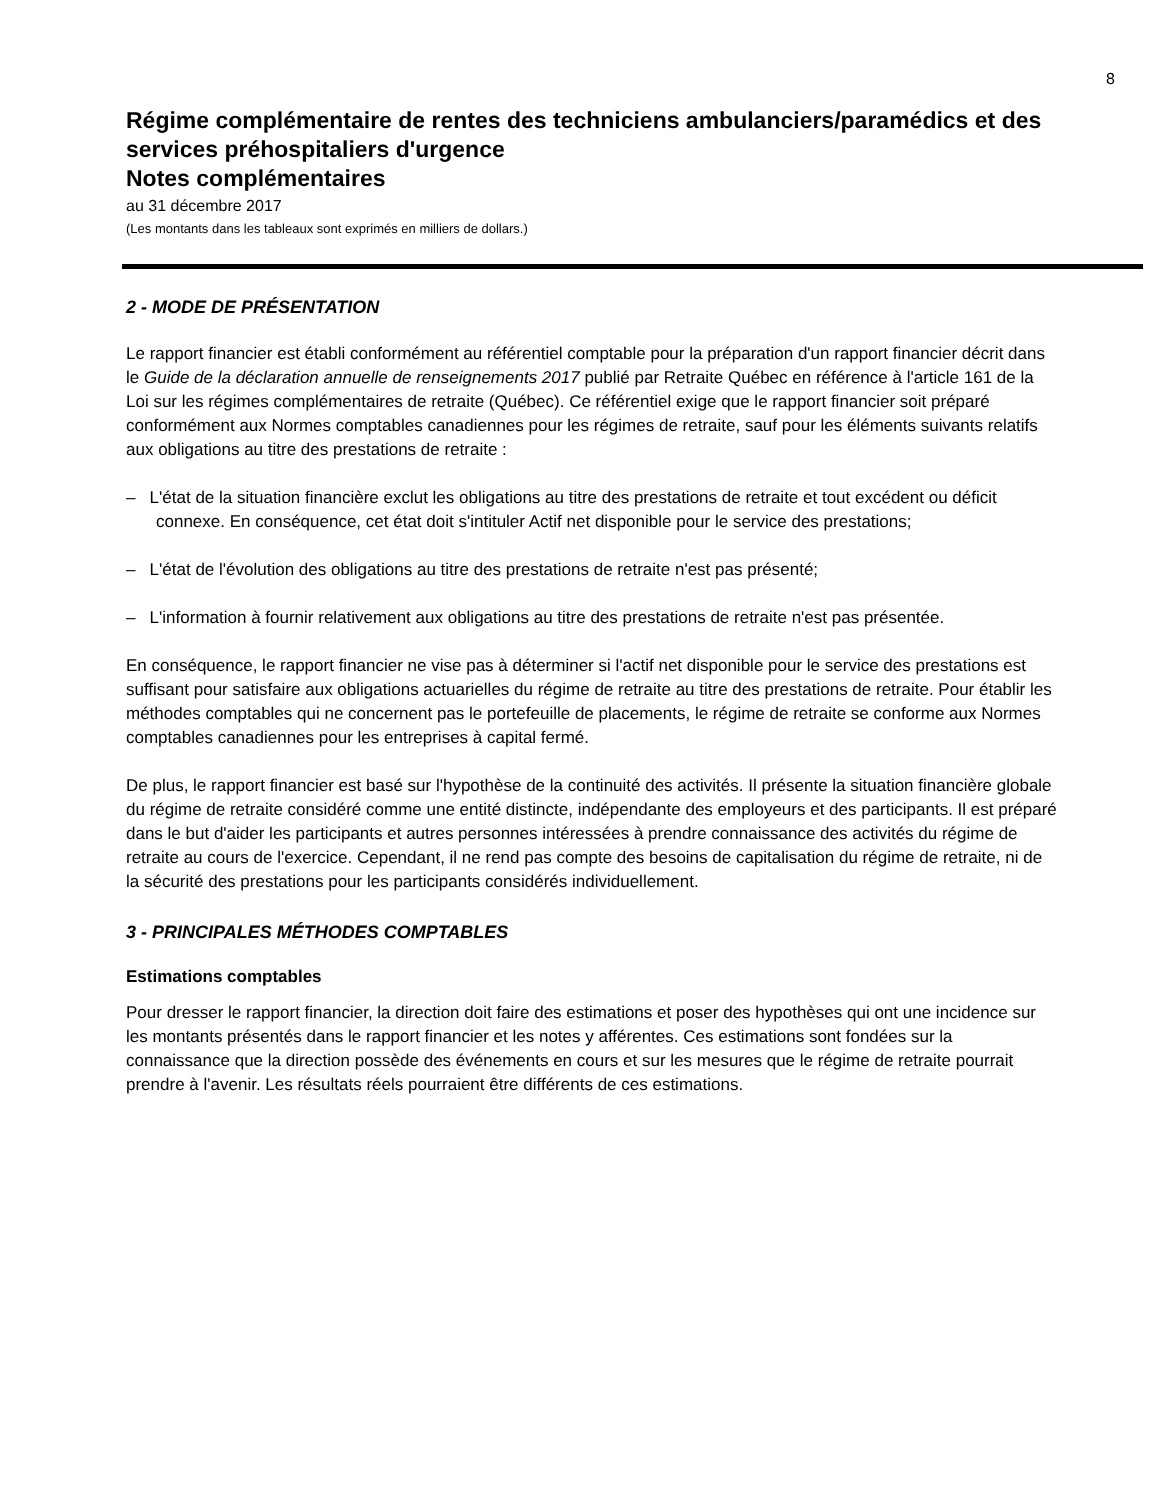8
Régime complémentaire de rentes des techniciens ambulanciers/paramédics et des services préhospitaliers d'urgence
Notes complémentaires
au 31 décembre 2017
(Les montants dans les tableaux sont exprimés en milliers de dollars.)
2 - MODE DE PRÉSENTATION
Le rapport financier est établi conformément au référentiel comptable pour la préparation d'un rapport financier décrit dans le Guide de la déclaration annuelle de renseignements 2017 publié par Retraite Québec en référence à l'article 161 de la Loi sur les régimes complémentaires de retraite (Québec). Ce référentiel exige que le rapport financier soit préparé conformément aux Normes comptables canadiennes pour les régimes de retraite, sauf pour les éléments suivants relatifs aux obligations au titre des prestations de retraite :
– L'état de la situation financière exclut les obligations au titre des prestations de retraite et tout excédent ou déficit connexe. En conséquence, cet état doit s'intituler Actif net disponible pour le service des prestations;
– L'état de l'évolution des obligations au titre des prestations de retraite n'est pas présenté;
– L'information à fournir relativement aux obligations au titre des prestations de retraite n'est pas présentée.
En conséquence, le rapport financier ne vise pas à déterminer si l'actif net disponible pour le service des prestations est suffisant pour satisfaire aux obligations actuarielles du régime de retraite au titre des prestations de retraite. Pour établir les méthodes comptables qui ne concernent pas le portefeuille de placements, le régime de retraite se conforme aux Normes comptables canadiennes pour les entreprises à capital fermé.
De plus, le rapport financier est basé sur l'hypothèse de la continuité des activités. Il présente la situation financière globale du régime de retraite considéré comme une entité distincte, indépendante des employeurs et des participants. Il est préparé dans le but d'aider les participants et autres personnes intéressées à prendre connaissance des activités du régime de retraite au cours de l'exercice. Cependant, il ne rend pas compte des besoins de capitalisation du régime de retraite, ni de la sécurité des prestations pour les participants considérés individuellement.
3 - PRINCIPALES MÉTHODES COMPTABLES
Estimations comptables
Pour dresser le rapport financier, la direction doit faire des estimations et poser des hypothèses qui ont une incidence sur les montants présentés dans le rapport financier et les notes y afférentes. Ces estimations sont fondées sur la connaissance que la direction possède des événements en cours et sur les mesures que le régime de retraite pourrait prendre à l'avenir. Les résultats réels pourraient être différents de ces estimations.